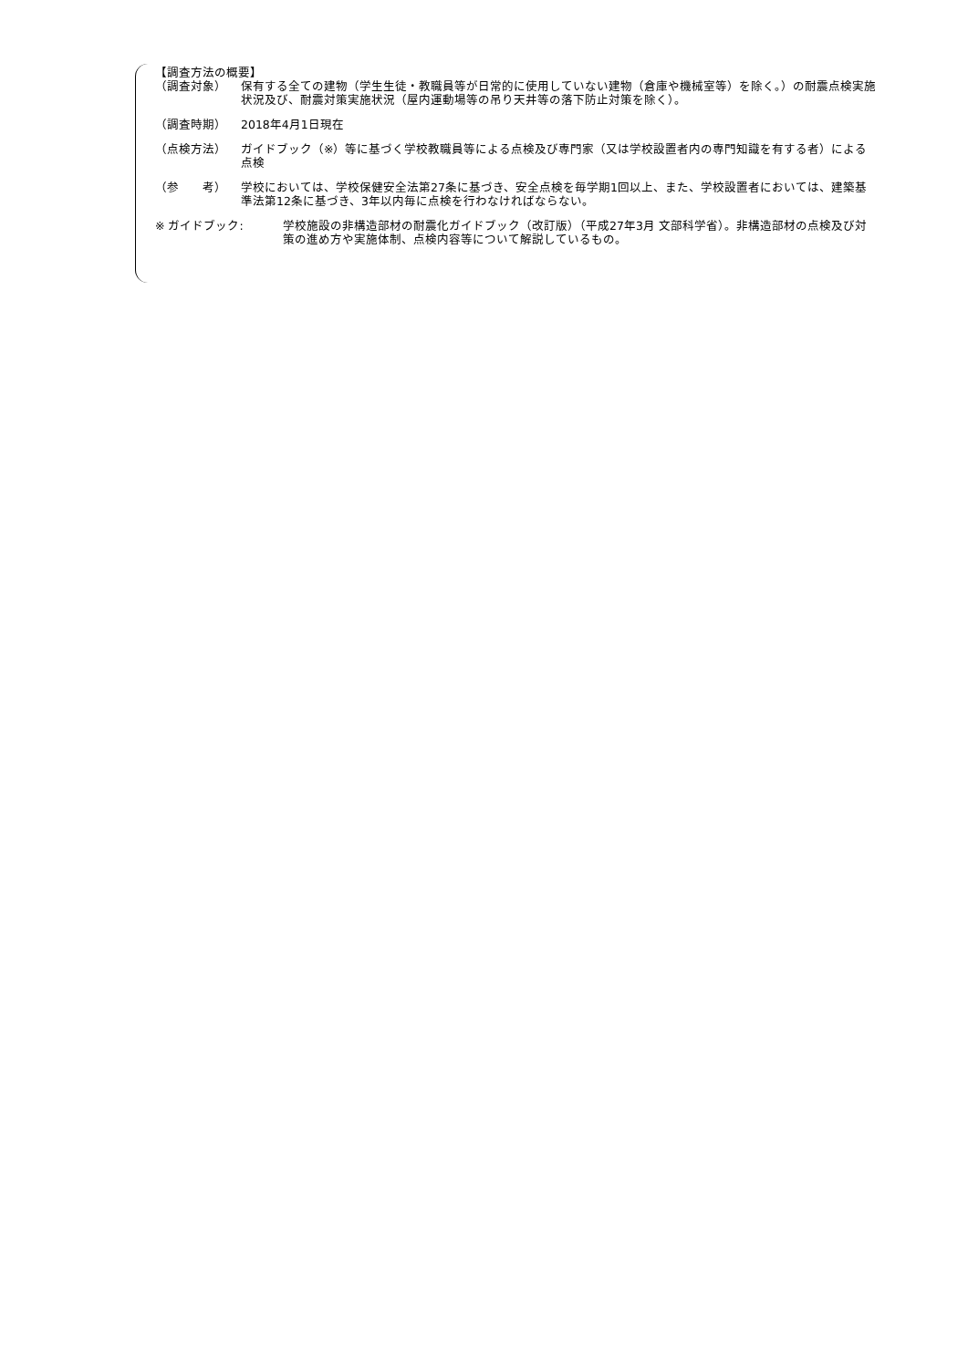【調査方法の概要】
（調査対象） 保有する全ての建物（学生生徒・教職員等が日常的に使用していない建物（倉庫や機械室等）を除く。）の耐震点検実施状況及び、耐震対策実施状況（屋内運動場等の吊り天井等の落下防止対策を除く）。
（調査時期） 2018年4月1日現在
（点検方法） ガイドブック（※）等に基づく学校教職員等による点検及び専門家（又は学校設置者内の専門知識を有する者）による点検
（参　　考） 学校においては、学校保健安全法第27条に基づき、安全点検を毎学期1回以上、また、学校設置者においては、建築基準法第12条に基づき、3年以内毎に点検を行わなければならない。
※ ガイドブック: 学校施設の非構造部材の耐震化ガイドブック（改訂版）（平成27年3月 文部科学省）。非構造部材の点検及び対策の進め方や実施体制、点検内容等について解説しているもの。